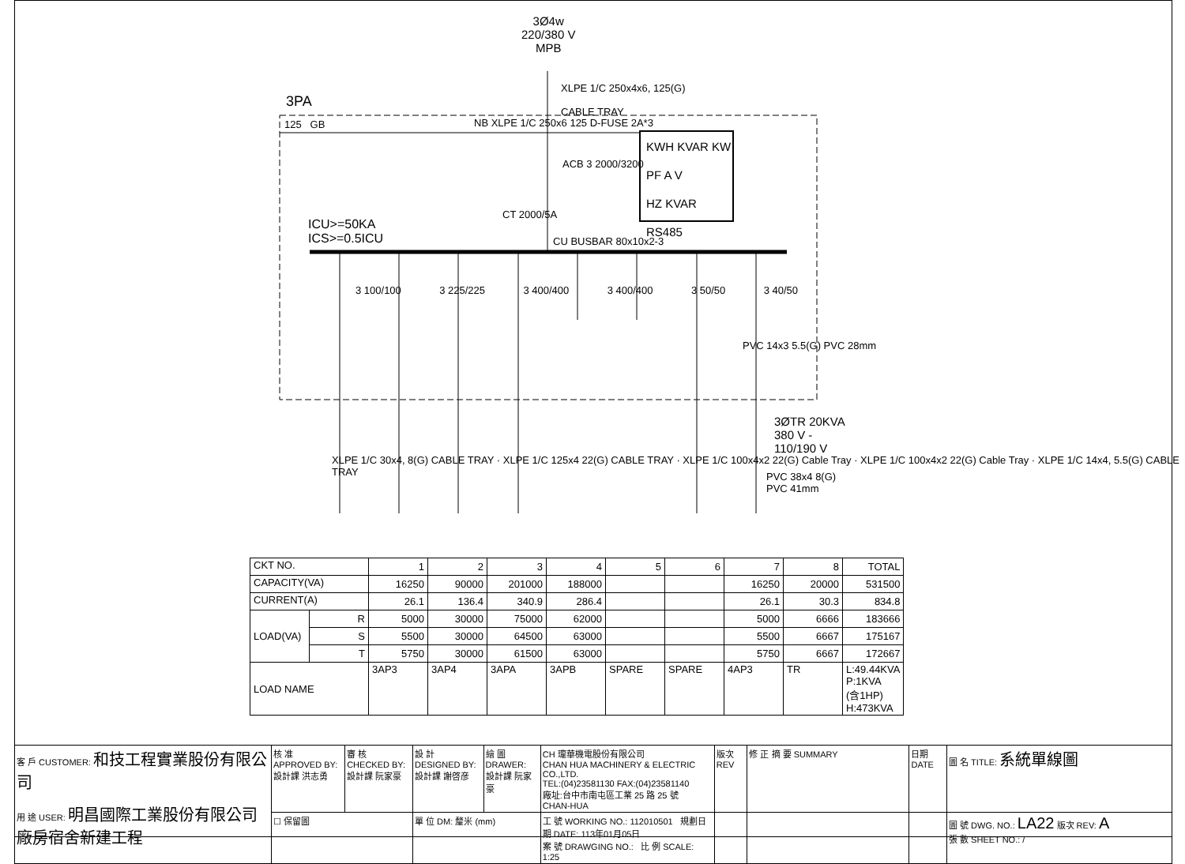3Ø4w
220/380 V
MPB
XLPE 1/C 250x4x6, 125(G)
CABLE TRAY
3PA
125 GB
NB XLPE 1/C 250x6 125 D-FUSE 2A*3
ACB 3 2000/3200
KWH KVAR KW
PF A V
HZ KVAR RS485
CT 2000/5A
ICU>=50KA
ICS>=0.5ICU
CU BUSBAR 80x10x2-3
3 100/100 3 225/225 3 400/400 3 400/400 3 50/50 3 40/50
PVC 14x3 5.5(G) PVC 28mm
3ØTR 20KVA
380 V -
110/190 V
XLPE 1/C 30x4, 8(G) CABLE TRAY · XLPE 1/C 125x4 22(G) CABLE TRAY · XLPE 1/C 100x4x2 22(G) Cable Tray · XLPE 1/C 100x4x2 22(G) Cable Tray · XLPE 1/C 14x4, 5.5(G) CABLE TRAY
PVC 38x4 8(G)
PVC 41mm
| CKT NO. | | 1 | 2 | 3 | 4 | 5 | 6 | 7 | 8 | TOTAL |
| --- | --- | --- | --- | --- | --- | --- | --- | --- | --- | --- |
| CAPACITY(VA) | | 16250 | 90000 | 201000 | 188000 | | | 16250 | 20000 | 531500 |
| CURRENT(A) | | 26.1 | 136.4 | 340.9 | 286.4 | | | 26.1 | 30.3 | 834.8 |
| LOAD(VA) | R | 5000 | 30000 | 75000 | 62000 | | | 5000 | 6666 | 183666 |
| | S | 5500 | 30000 | 64500 | 63000 | | | 5500 | 6667 | 175167 |
| | T | 5750 | 30000 | 61500 | 63000 | | | 5750 | 6667 | 172667 |
| LOAD NAME | | 3AP3 | 3AP4 | 3APA | 3APB | SPARE | SPARE | 4AP3 | TR | L:49.44KVA P:1KVA (含1HP) H:473KVA |
| 客 戶 CUSTOMER: 和技工程實業股份有限公司 用 途 USER: 明昌國際工業股份有限公司 廠房宿舍新建工程 | 核 准 APPROVED BY: 設計課 洪志勇 | 審 核 CHECKED BY: 設計課 阮家豪 | 設 計 DESIGNED BY: 設計課 謝啓彦 | 繪 圖 DRAWER: 設計課 阮家豪 | CH 瓏華機電股份有限公司 CHAN HUA MACHINERY & ELECTRIC CO.,LTD. TEL:(04)23581130 FAX:(04)23581140 廠址:台中市南屯區工業 25 路 25 號 CHAN-HUA | 版次 REV | 修 正 摘 要 SUMMARY | 日期 DATE | 圖 名 TITLE: 系統單線圖 |
| | ☐ 保留圖 | | 單 位 DM: 釐米 (mm) | | 工 號 WORKING NO.: 112010501 規劃日期 DATE: 113年01月05日 案 號 DRAWGING NO.: 比 例 SCALE: 1:25 | | | | 圖 號 DWG. NO.: LA22 版次 REV: A 張 數 SHEET NO.: / |